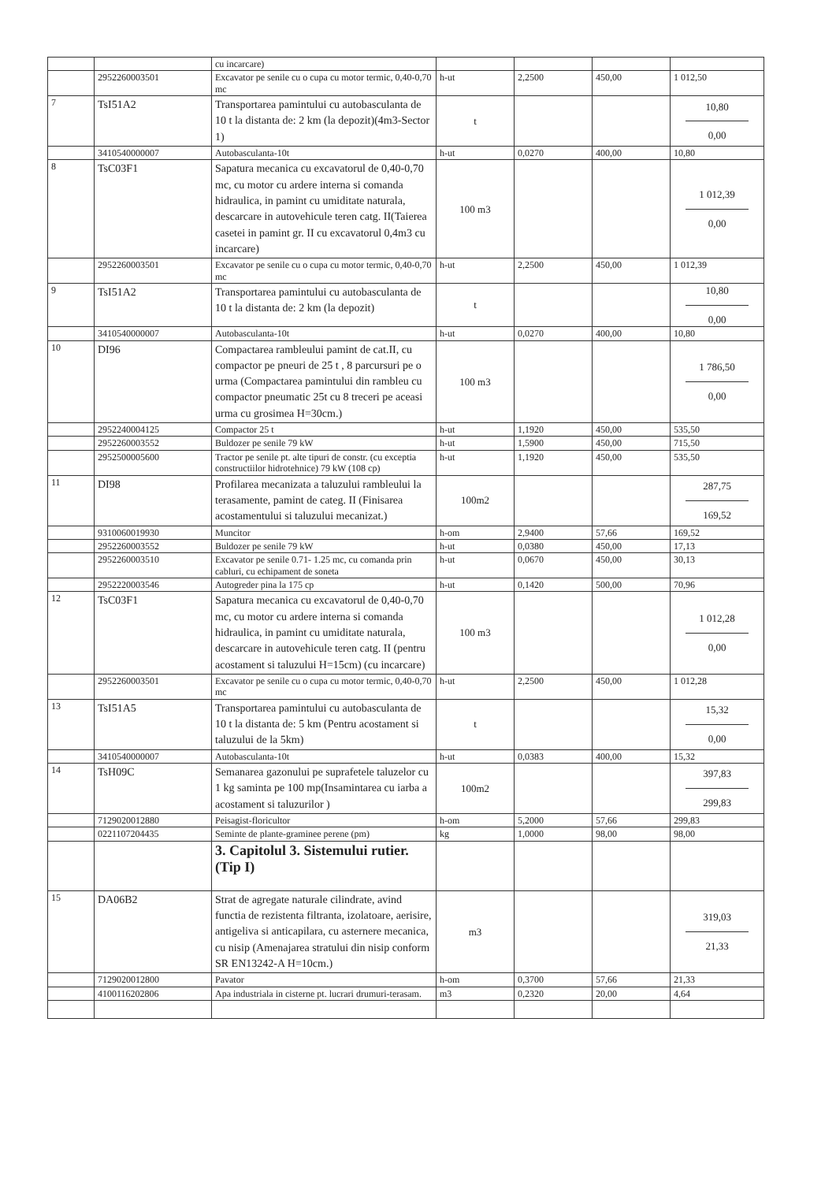| | | cu incarcare) | | | | |
| | 2952260003501 | Excavator pe senile cu o cupa cu motor termic, 0,40-0,70 mc | h-ut | 2,2500 | 450,00 | 1 012,50 |
| 7 | TsI51A2 | Transportarea pamintului cu autobasculanta de 10 t la distanta de: 2 km (la depozit)(4m3-Sector 1) | t | | | 10,80 0,00 |
| | 3410540000007 | Autobasculanta-10t | h-ut | 0,0270 | 400,00 | 10,80 |
| 8 | TsC03F1 | Sapatura mecanica cu excavatorul de 0,40-0,70 mc, cu motor cu ardere interna si comanda hidraulica, in pamint cu umiditate naturala, descarcare in autovehicule teren catg. II(Taierea casetei in pamint gr. II cu excavatorul 0,4m3 cu incarcare) | 100 m3 | | | 1 012,39 0,00 |
| | 2952260003501 | Excavator pe senile cu o cupa cu motor termic, 0,40-0,70 mc | h-ut | 2,2500 | 450,00 | 1 012,39 |
| 9 | TsI51A2 | Transportarea pamintului cu autobasculanta de 10 t la distanta de: 2 km (la depozit) | t | | | 10,80 0,00 |
| | 3410540000007 | Autobasculanta-10t | h-ut | 0,0270 | 400,00 | 10,80 |
| 10 | DI96 | Compactarea rambleului pamint de cat.II, cu compactor pe pneuri de 25 t , 8 parcursuri pe o urma (Compactarea pamintului din rambleu cu compactor pneumatic 25t cu 8 treceri pe aceasi urma cu grosimea H=30cm.) | 100 m3 | | | 1 786,50 0,00 |
| | 2952240004125 | Compactor 25 t | h-ut | 1,1920 | 450,00 | 535,50 |
| | 2952260003552 | Buldozer pe senile 79 kW | h-ut | 1,5900 | 450,00 | 715,50 |
| | 2952500005600 | Tractor pe senile pt. alte tipuri de constr. (cu exceptia constructiilor hidrotehnice) 79 kW (108 cp) | h-ut | 1,1920 | 450,00 | 535,50 |
| 11 | DI98 | Profilarea mecanizata a taluzului rambleului la terasamente, pamint de categ. II (Finisarea acostamentului si taluzului mecanizat.) | 100m2 | | | 287,75 169,52 |
| | 9310060019930 | Muncitor | h-om | 2,9400 | 57,66 | 169,52 |
| | 2952260003552 | Buldozer pe senile 79 kW | h-ut | 0,0380 | 450,00 | 17,13 |
| | 2952260003510 | Excavator pe senile 0.71- 1.25 mc, cu comanda prin cabluri, cu echipament de soneta | h-ut | 0,0670 | 450,00 | 30,13 |
| | 2952220003546 | Autogreder pina la 175 cp | h-ut | 0,1420 | 500,00 | 70,96 |
| 12 | TsC03F1 | Sapatura mecanica cu excavatorul de 0,40-0,70 mc, cu motor cu ardere interna si comanda hidraulica, in pamint cu umiditate naturala, descarcare in autovehicule teren catg. II (pentru acostament si taluzului H=15cm) (cu incarcare) | 100 m3 | | | 1 012,28 0,00 |
| | 2952260003501 | Excavator pe senile cu o cupa cu motor termic, 0,40-0,70 mc | h-ut | 2,2500 | 450,00 | 1 012,28 |
| 13 | TsI51A5 | Transportarea pamintului cu autobasculanta de 10 t la distanta de: 5 km (Pentru acostament si taluzului de la 5km) | t | | | 15,32 0,00 |
| | 3410540000007 | Autobasculanta-10t | h-ut | 0,0383 | 400,00 | 15,32 |
| 14 | TsH09C | Semanarea gazonului pe suprafetele taluzelor cu 1 kg saminta pe 100 mp(Insamintarea cu iarba a acostament si taluzurilor ) | 100m2 | | | 397,83 299,83 |
| | 7129020012880 | Peisagist-floricultor | h-om | 5,2000 | 57,66 | 299,83 |
| | 0221107204435 | Seminte de plante-graminee perene (pm) | kg | 1,0000 | 98,00 | 98,00 |
| | | 3. Capitolul 3. Sistemului rutier. (Tip I) | | | | |
| 15 | DA06B2 | Strat de agregate naturale cilindrate, avind functia de rezistenta filtranta, izolatoare, aerisire, antigeliva si anticapilara, cu asternere mecanica, cu nisip (Amenajarea stratului din nisip conform SR EN13242-A H=10cm.) | m3 | | | 319,03 21,33 |
| | 7129020012800 | Pavator | h-om | 0,3700 | 57,66 | 21,33 |
| | 4100116202806 | Apa industriala in cisterne pt. lucrari drumuri-terasam. | m3 | 0,2320 | 20,00 | 4,64 |